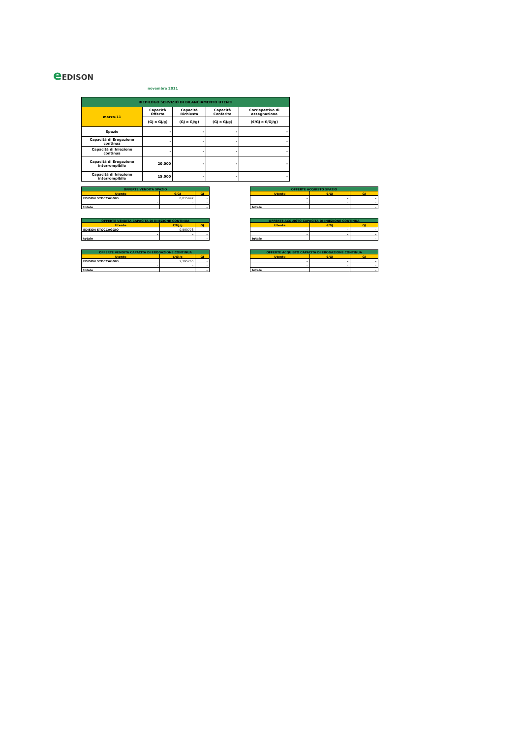e EDISON
novembre 2011
| RIEPILOGO SERVIZIO DI BILANCIAMENTO UTENTI | | | | |
| --- | --- | --- | --- | --- |
| marzo-11 | Capacità Offerta | Capacità Richiesta | Capacità Conferita | Corrispettivo di assegnazione |
| | (GJ o GJ/g) | (GJ o GJ/g) | (GJ o GJ/g) | (€/GJ o €/GJ/g) |
| Spazio | - | - | - | - |
| Capacità di Erogazione continua | - | - | - | - |
| Capacità di Iniezione continua | - | - | - | - |
| Capacità di Erogazione interrompibile | 20.000 | - | - | - |
| Capacità di Iniezione interrompibile | 15.000 | - | - | - |
| OFFERTE VENDITA SPAZIO | | |
| --- | --- | --- |
| Utente | €/GJ | GJ |
| EDISON STOCCAGGIO | 0,015997 | - |
| - | - | - |
| totale | | - |
| OFFERTE ACQUISTO SPAZIO | | |
| --- | --- | --- |
| Utente | €/GJ | GJ |
| - | - | - |
| - | - | - |
| totale | | - |
| OFFERTE VENDITA CAPACITA DI INIEZIONE CONTINUA | | |
| --- | --- | --- |
| Utente | €/GJ/g | GJ |
| EDISON STOCCAGGIO | 0,599773 | - |
| - | - | - |
| totale | | - |
| OFFERTE ACQUISTO CAPACITA DI INIEZIONE CONTINUA | | |
| --- | --- | --- |
| Utente | €/GJ | GJ |
| - | - | - |
| - | - | - |
| totale | | - |
| OFFERTE VENDITA CAPACITA DI EROGAZIONE CONTINUA | | |
| --- | --- | --- |
| Utente | €/GJ/g | GJ |
| EDISON STOCCAGGIO | 2,195265 | - |
| - | - | - |
| totale | | - |
| OFFERTE ACQUISTO CAPACITA DI EROGAZIONE CONTINUA | | |
| --- | --- | --- |
| Utente | €/GJ | GJ |
| - | - | - |
| - | - | - |
| totale | | - |